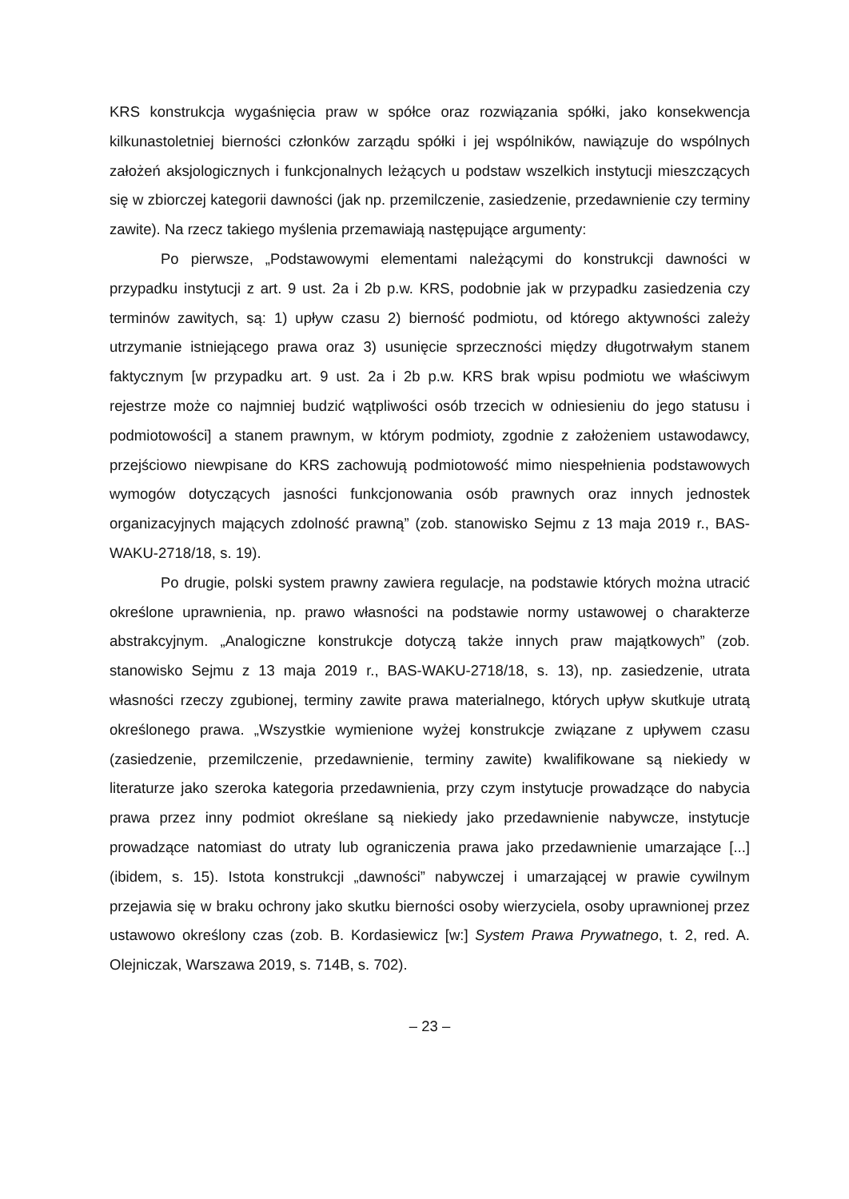KRS konstrukcja wygaśnięcia praw w spółce oraz rozwiązania spółki, jako konsekwencja kilkunastoletniej bierności członków zarządu spółki i jej wspólników, nawiązuje do wspólnych założeń aksjologicznych i funkcjonalnych leżących u podstaw wszelkich instytucji mieszczących się w zbiorczej kategorii dawności (jak np. przemilczenie, zasiedzenie, przedawnienie czy terminy zawite). Na rzecz takiego myślenia przemawiają następujące argumenty:
Po pierwsze, „Podstawowymi elementami należącymi do konstrukcji dawności w przypadku instytucji z art. 9 ust. 2a i 2b p.w. KRS, podobnie jak w przypadku zasiedzenia czy terminów zawitych, są: 1) upływ czasu 2) bierność podmiotu, od którego aktywności zależy utrzymanie istniejącego prawa oraz 3) usunięcie sprzeczności między długotrwałym stanem faktycznym [w przypadku art. 9 ust. 2a i 2b p.w. KRS brak wpisu podmiotu we właściwym rejestrze może co najmniej budzić wątpliwości osób trzecich w odniesieniu do jego statusu i podmiotowości] a stanem prawnym, w którym podmioty, zgodnie z założeniem ustawodawcy, przejściowo niewpisane do KRS zachowują podmiotowość mimo niespełnienia podstawowych wymogów dotyczących jasności funkcjonowania osób prawnych oraz innych jednostek organizacyjnych mających zdolność prawną” (zob. stanowisko Sejmu z 13 maja 2019 r., BAS-WAKU-2718/18, s. 19).
Po drugie, polski system prawny zawiera regulacje, na podstawie których można utracić określone uprawnienia, np. prawo własności na podstawie normy ustawowej o charakterze abstrakcyjnym. „Analogiczne konstrukcje dotyczą także innych praw majątkowych” (zob. stanowisko Sejmu z 13 maja 2019 r., BAS-WAKU-2718/18, s. 13), np. zasiedzenie, utrata własności rzeczy zgubionej, terminy zawite prawa materialnego, których upływ skutkuje utratą określonego prawa. „Wszystkie wymienione wyżej konstrukcje związane z upływem czasu (zasiedzenie, przemilczenie, przedawnienie, terminy zawite) kwalifikowane są niekiedy w literaturze jako szeroka kategoria przedawnienia, przy czym instytucje prowadzące do nabycia prawa przez inny podmiot określane są niekiedy jako przedawnienie nabywcze, instytucje prowadzące natomiast do utraty lub ograniczenia prawa jako przedawnienie umarzające [...] (ibidem, s. 15). Istota konstrukcji „dawności” nabywczej i umarzającej w prawie cywilnym przejawia się w braku ochrony jako skutku bierności osoby wierzyciela, osoby uprawnionej przez ustawowo określony czas (zob. B. Kordasiewicz [w:] System Prawa Prywatnego, t. 2, red. A. Olejniczak, Warszawa 2019, s. 714B, s. 702).
– 23 –